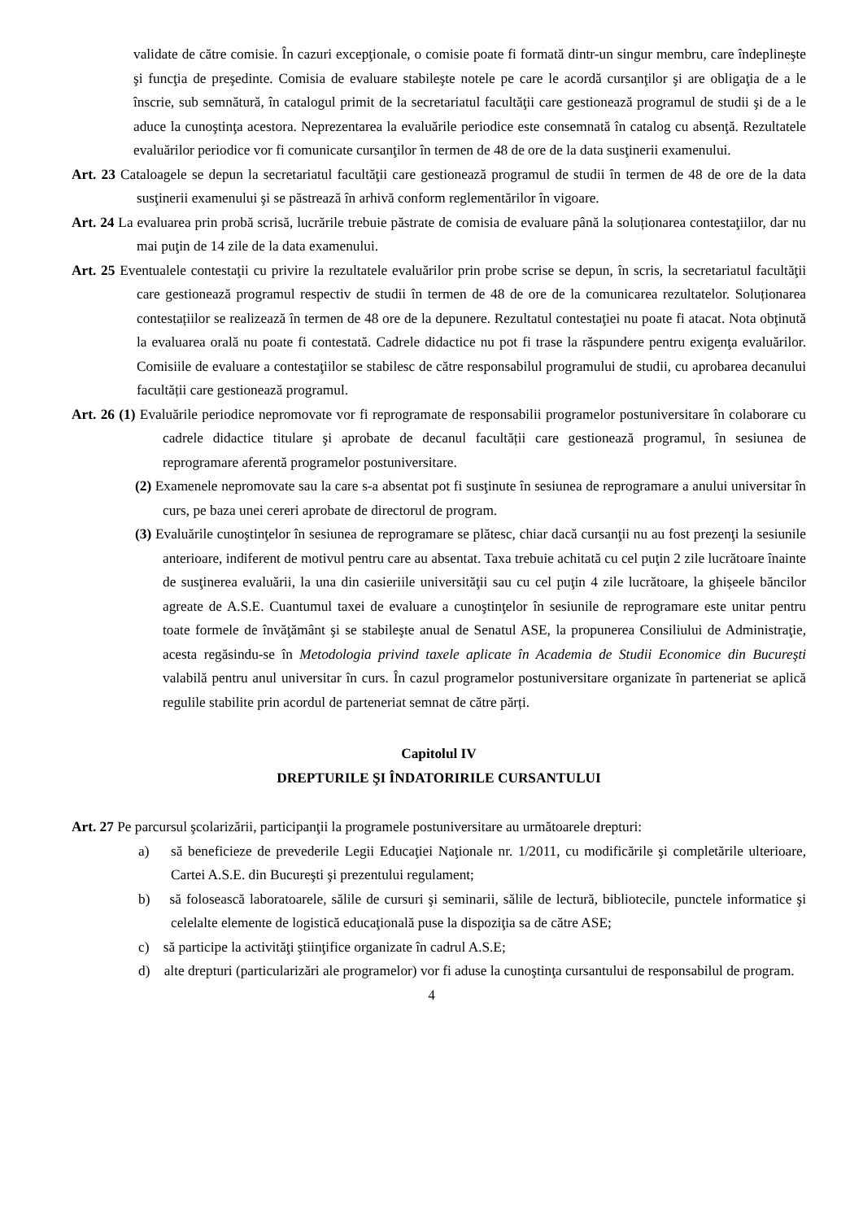validate de către comisie. În cazuri excepţionale, o comisie poate fi formată dintr-un singur membru, care îndeplineşte şi funcţia de preşedinte. Comisia de evaluare stabileşte notele pe care le acordă cursanţilor şi are obligaţia de a le înscrie, sub semnătură, în catalogul primit de la secretariatul facultăţii care gestionează programul de studii şi de a le aduce la cunoştinţa acestora. Neprezentarea la evaluările periodice este consemnată în catalog cu absenţă. Rezultatele evaluărilor periodice vor fi comunicate cursanţilor în termen de 48 de ore de la data susţinerii examenului.
Art. 23 Cataloagele se depun la secretariatul facultăţii care gestionează programul de studii în termen de 48 de ore de la data susţinerii examenului şi se păstrează în arhivă conform reglementărilor în vigoare.
Art. 24 La evaluarea prin probă scrisă, lucrările trebuie păstrate de comisia de evaluare până la soluționarea contestaţiilor, dar nu mai puţin de 14 zile de la data examenului.
Art. 25 Eventualele contestaţii cu privire la rezultatele evaluărilor prin probe scrise se depun, în scris, la secretariatul facultăţii care gestionează programul respectiv de studii în termen de 48 de ore de la comunicarea rezultatelor. Soluționarea contestațiilor se realizează în termen de 48 ore de la depunere. Rezultatul contestaţiei nu poate fi atacat. Nota obţinută la evaluarea orală nu poate fi contestată. Cadrele didactice nu pot fi trase la răspundere pentru exigenţa evaluărilor. Comisiile de evaluare a contestaţiilor se stabilesc de către responsabilul programului de studii, cu aprobarea decanului facultății care gestionează programul.
Art. 26 (1) Evaluările periodice nepromovate vor fi reprogramate de responsabilii programelor postuniversitare în colaborare cu cadrele didactice titulare şi aprobate de decanul facultății care gestionează programul, în sesiunea de reprogramare aferentă programelor postuniversitare.
(2) Examenele nepromovate sau la care s-a absentat pot fi susţinute în sesiunea de reprogramare a anului universitar în curs, pe baza unei cereri aprobate de directorul de program.
(3) Evaluările cunoştinţelor în sesiunea de reprogramare se plătesc, chiar dacă cursanţii nu au fost prezenţi la sesiunile anterioare, indiferent de motivul pentru care au absentat. Taxa trebuie achitată cu cel puţin 2 zile lucrătoare înainte de susţinerea evaluării, la una din casieriile universităţii sau cu cel puţin 4 zile lucrătoare, la ghișeele băncilor agreate de A.S.E. Cuantumul taxei de evaluare a cunoştinţelor în sesiunile de reprogramare este unitar pentru toate formele de învăţământ şi se stabileşte anual de Senatul ASE, la propunerea Consiliului de Administraţie, acesta regăsindu-se în Metodologia privind taxele aplicate în Academia de Studii Economice din Bucureşti valabilă pentru anul universitar în curs. În cazul programelor postuniversitare organizate în parteneriat se aplică regulile stabilite prin acordul de parteneriat semnat de către părți.
Capitolul IV
DREPTURILE ŞI ÎNDATORIRILE CURSANTULUI
Art. 27 Pe parcursul şcolarizării, participanţii la programele postuniversitare au următoarele drepturi:
a) să beneficieze de prevederile Legii Educaţiei Naţionale nr. 1/2011, cu modificările şi completările ulterioare, Cartei A.S.E. din Bucureşti şi prezentului regulament;
b) să folosească laboratoarele, sălile de cursuri şi seminarii, sălile de lectură, bibliotecile, punctele informatice şi celelalte elemente de logistică educaţională puse la dispoziţia sa de către ASE;
c) să participe la activităţi ştiinţifice organizate în cadrul A.S.E;
d) alte drepturi (particularizări ale programelor) vor fi aduse la cunoştinţa cursantului de responsabilul de program.
4